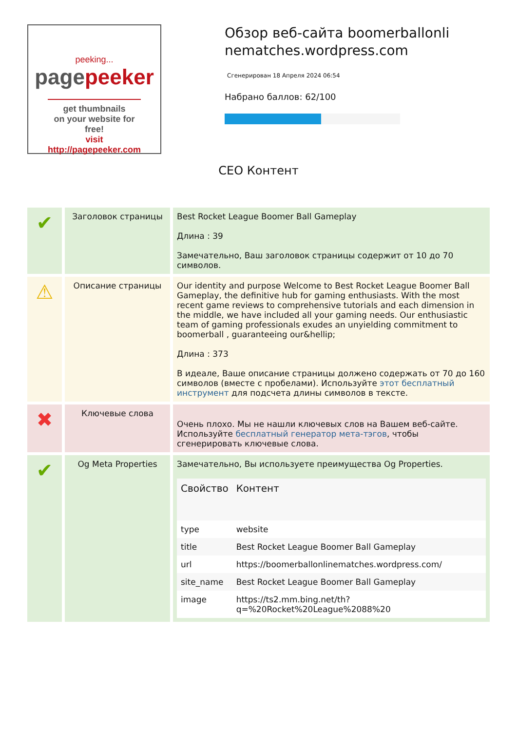peeking...
pagepeeker
get thumbnails
on your website for free!
visit http://pagepeeker.com
Обзор веб-сайта boomerballonli nematches.wordpress.com
Сгенерирован 18 Апреля 2024 06:54
Набрано баллов: 62/100
СЕО Контент
| ✔ | Заголовок страницы | Best Rocket League Boomer Ball Gameplay Длина : 39 Замечательно, Ваш заголовок страницы содержит от 10 до 70 символов. |
| ⚠ | Описание страницы | Our identity and purpose Welcome to Best Rocket League Boomer Ball Gameplay, the definitive hub for gaming enthusiasts. With the most recent game reviews to comprehensive tutorials and each dimension in the middle, we have included all your gaming needs. Our enthusiastic team of gaming professionals exudes an unyielding commitment to boomerball , guaranteeing our&hellip; Длина : 373 В идеале, Ваше описание страницы должено содержать от 70 до 160 символов (вместе с пробелами). Используйте этот бесплатный инструмент для подсчета длины символов в тексте. |
| ✖ | Ключевые слова | Очень плохо. Мы не нашли ключевых слов на Вашем веб-сайте. Используйте бесплатный генератор мета-тэгов , чтобы сгенерировать ключевые слова. |
| ✔ | Og Meta Properties | Замечательно, Вы используете преимущества Og Properties. / Свойство / Контент / / --- / --- / / type / website / / title / Best Rocket League Boomer Ball Gameplay / / url / https://boomerballonlinematches.wordpress.com/ / / site_name / Best Rocket League Boomer Ball Gameplay / / image / https://ts2.mm.bing.net/th?q=%20Rocket%20League%2088%20 / |